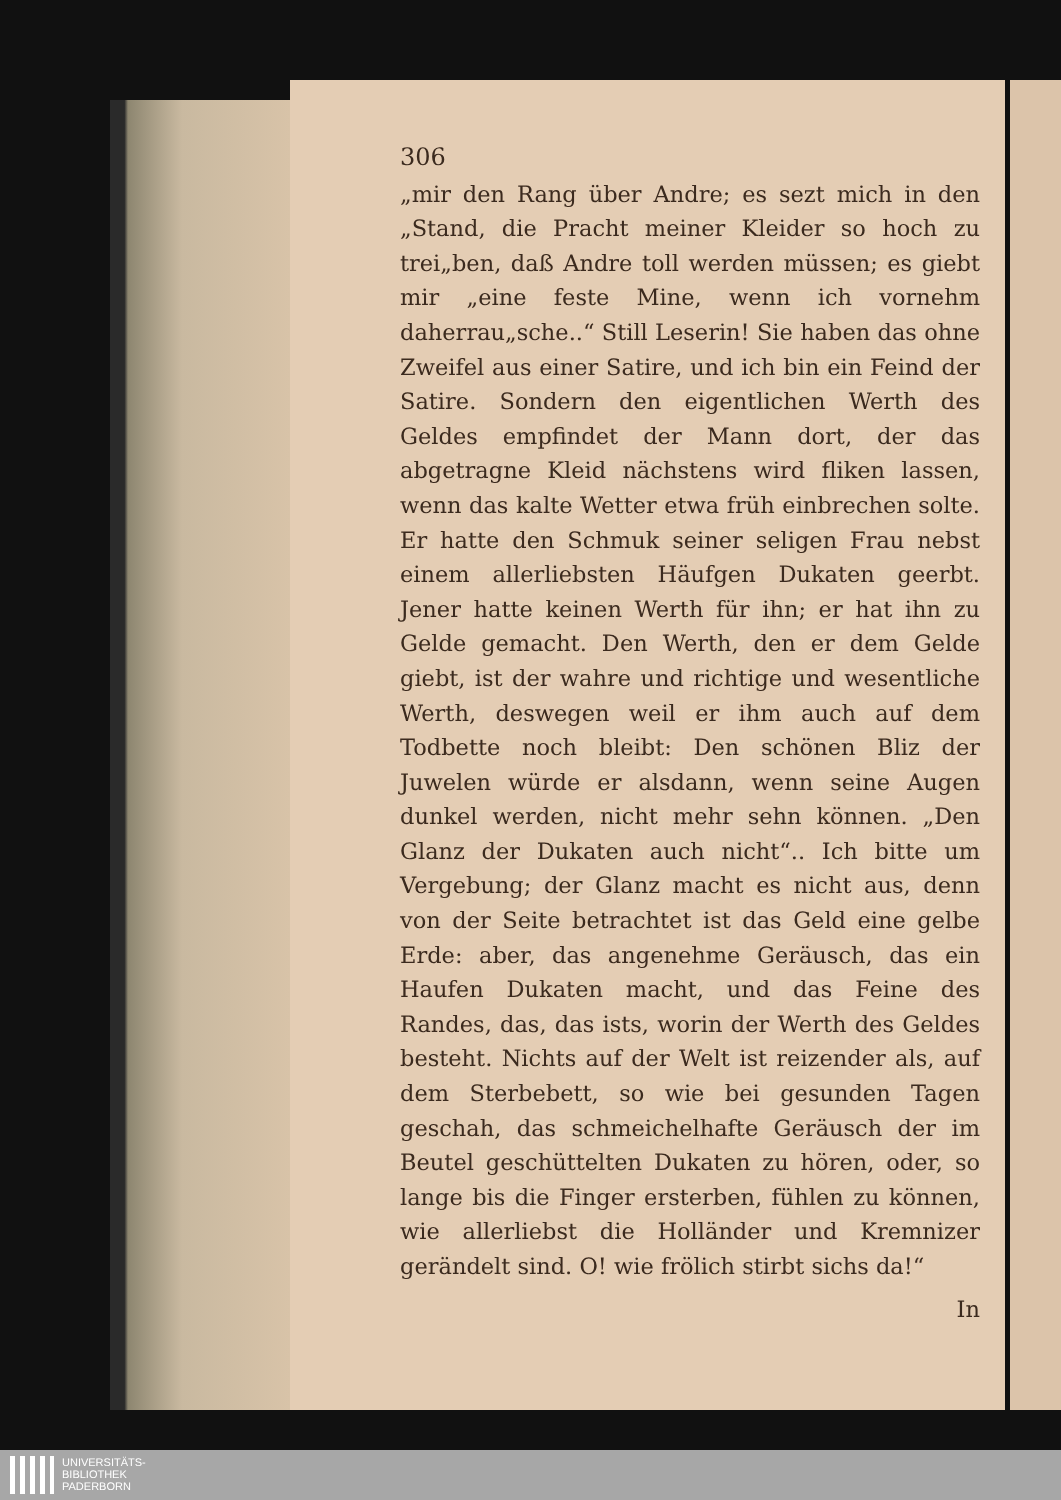306
„mir den Rang über Andre; es sezt mich in den „Stand, die Pracht meiner Kleider so hoch zu trei„ben, daß Andre toll werden müssen; es giebt mir „eine feste Mine, wenn ich vornehm daherrau„sche..“ Still Leserin! Sie haben das ohne Zweifel aus einer Satire, und ich bin ein Feind der Satire. Sondern den eigentlichen Werth des Geldes empfindet der Mann dort, der das abgetragne Kleid nächstens wird fliken lassen, wenn das kalte Wetter etwa früh einbrechen solte. Er hatte den Schmuk seiner seligen Frau nebst einem allerliebsten Häufgen Dukaten geerbt. Jener hatte keinen Werth für ihn; er hat ihn zu Gelde gemacht. Den Werth, den er dem Gelde giebt, ist der wahre und richtige und wesentliche Werth, deswegen weil er ihm auch auf dem Todbette noch bleibt: Den schönen Bliz der Juwelen würde er alsdann, wenn seine Augen dunkel werden, nicht mehr sehn können. „Den Glanz der Dukaten auch nicht“.. Ich bitte um Vergebung; der Glanz macht es nicht aus, denn von der Seite betrachtet ist das Geld eine gelbe Erde: aber, das angenehme Geräusch, das ein Haufen Dukaten macht, und das Feine des Randes, das, das ists, worin der Werth des Geldes besteht. Nichts auf der Welt ist reizender als, auf dem Sterbebett, so wie bei gesunden Tagen geschah, das schmeichelhafte Geräusch der im Beutel geschüttelten Dukaten zu hören, oder, so lange bis die Finger ersterben, fühlen zu können, wie allerliebst die Holländer und Kremnizer gerändelt sind. O! wie frölich stirbt sichs da!“
In
UNIVERSITÄTS-
BIBLIOTHEK
PADERBORN